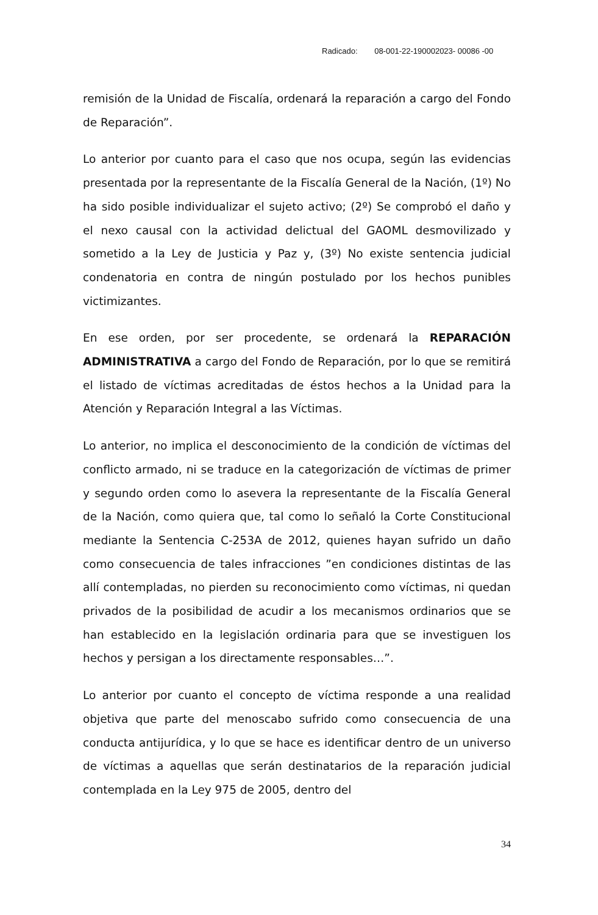Radicado: 08-001-22-190002023- 00086 -00
remisión de la Unidad de Fiscalía, ordenará la reparación a cargo del Fondo de Reparación”.
Lo anterior por cuanto para el caso que nos ocupa, según las evidencias presentada por la representante de la Fiscalía General de la Nación, (1º) No ha sido posible individualizar el sujeto activo; (2º) Se comprobó el daño y el nexo causal con la actividad delictual del GAOML desmovilizado y sometido a la Ley de Justicia y Paz y, (3º) No existe sentencia judicial condenatoria en contra de ningún postulado por los hechos punibles victimizantes.
En ese orden, por ser procedente, se ordenará la REPARACIÓN ADMINISTRATIVA a cargo del Fondo de Reparación, por lo que se remitirá el listado de víctimas acreditadas de éstos hechos a la Unidad para la Atención y Reparación Integral a las Víctimas.
Lo anterior, no implica el desconocimiento de la condición de víctimas del conflicto armado, ni se traduce en la categorización de víctimas de primer y segundo orden como lo asevera la representante de la Fiscalía General de la Nación, como quiera que, tal como lo señaló la Corte Constitucional mediante la Sentencia C-253A de 2012, quienes hayan sufrido un daño como consecuencia de tales infracciones ”en condiciones distintas de las allí contempladas, no pierden su reconocimiento como víctimas, ni quedan privados de la posibilidad de acudir a los mecanismos ordinarios que se han establecido en la legislación ordinaria para que se investiguen los hechos y persigan a los directamente responsables…”.
Lo anterior por cuanto el concepto de víctima responde a una realidad objetiva que parte del menoscabo sufrido como consecuencia de una conducta antijurídica, y lo que se hace es identificar dentro de un universo de víctimas a aquellas que serán destinatarios de la reparación judicial contemplada en la Ley 975 de 2005, dentro del
34